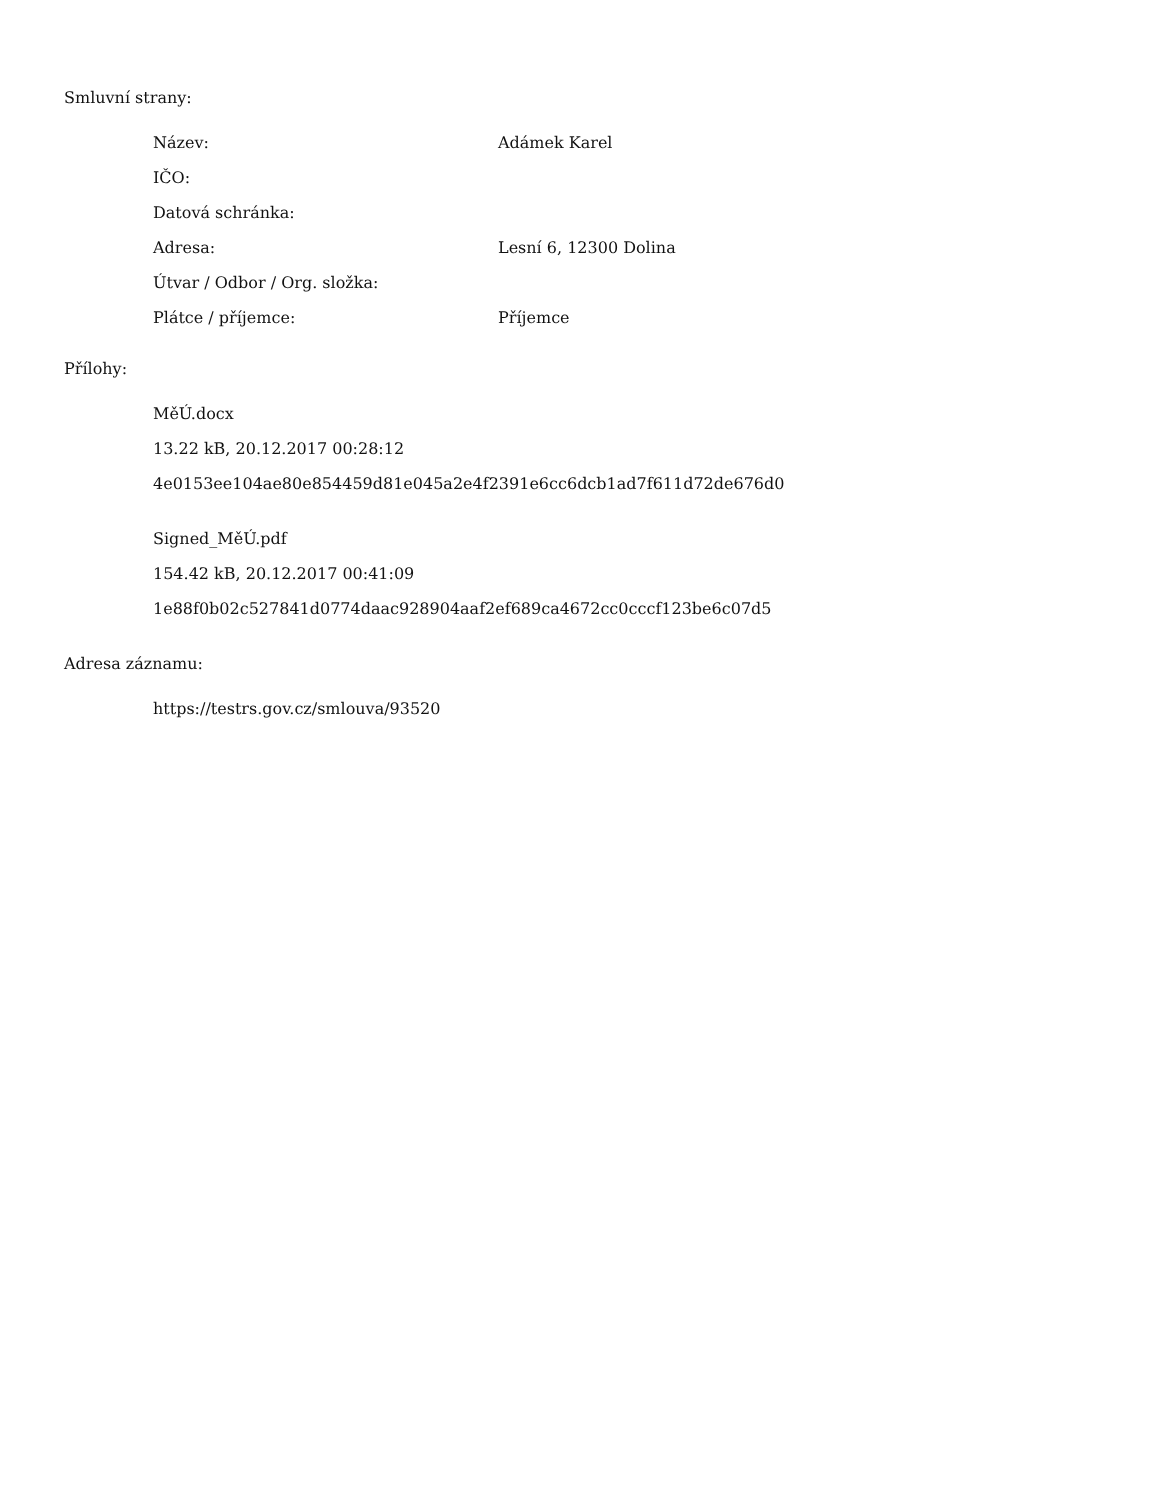Smluvní strany:
| Název: | Adámek Karel |
| IČO: | |
| Datová schránka: | |
| Adresa: | Lesní 6, 12300 Dolina |
| Útvar / Odbor / Org. složka: | |
| Plátce / příjemce: | Příjemce |
Přílohy:
MěÚ.docx
13.22 kB, 20.12.2017 00:28:12
4e0153ee104ae80e854459d81e045a2e4f2391e6cc6dcb1ad7f611d72de676d0
Signed_MěÚ.pdf
154.42 kB, 20.12.2017 00:41:09
1e88f0b02c527841d0774daac928904aaf2ef689ca4672cc0cccf123be6c07d5
Adresa záznamu:
https://testrs.gov.cz/smlouva/93520